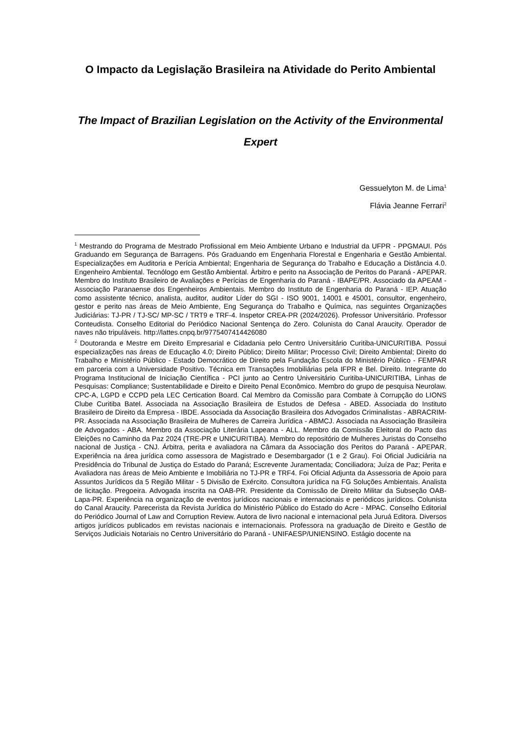O Impacto da Legislação Brasileira na Atividade do Perito Ambiental
The Impact of Brazilian Legislation on the Activity of the Environmental Expert
Gessuelyton M. de Lima<sup>1</sup>
Flávia Jeanne Ferrari<sup>2</sup>
<sup>1</sup> Mestrando do Programa de Mestrado Profissional em Meio Ambiente Urbano e Industrial da UFPR - PPGMAUI. Pós Graduando em Segurança de Barragens. Pós Graduando em Engenharia Florestal e Engenharia e Gestão Ambiental. Especializações em Auditoria e Perícia Ambiental; Engenharia de Segurança do Trabalho e Educação a Distância 4.0. Engenheiro Ambiental. Tecnólogo em Gestão Ambiental. Àrbitro e perito na Associação de Peritos do Paraná - APEPAR. Membro do Instituto Brasileiro de Avaliações e Perícias de Engenharia do Paraná - IBAPE/PR. Associado da APEAM - Associação Paranaense dos Engenheiros Ambientais. Membro do Instituto de Engenharia do Paraná - IEP. Atuação como assistente técnico, analista, auditor, auditor Líder do SGI - ISO 9001, 14001 e 45001, consultor, engenheiro, gestor e perito nas áreas de Meio Ambiente, Eng Segurança do Trabalho e Química, nas seguintes Organizações Judiciárias: TJ-PR / TJ-SC/ MP-SC / TRT9 e TRF-4. Inspetor CREA-PR (2024/2026). Professor Universitário. Professor Conteudista. Conselho Editorial do Periódico Nacional Sentença do Zero. Colunista do Canal Araucity. Operador de naves não tripuláveis. http://lattes.cnpq.br/9775407414426080
<sup>2</sup> Doutoranda e Mestre em Direito Empresarial e Cidadania pelo Centro Universitário Curitiba-UNICURITIBA. Possui especializações nas áreas de Educação 4.0; Direito Público; Direito Militar; Processo Civil; Direito Ambiental; Direito do Trabalho e Ministério Público - Estado Democrático de Direito pela Fundação Escola do Ministério Público - FEMPAR em parceria com a Universidade Positivo. Técnica em Transações Imobiliárias pela IFPR e Bel. Direito. Integrante do Programa Institucional de Iniciação Científica - PCI junto ao Centro Universitário Curitiba-UNICURITIBA, Linhas de Pesquisas: Compliance; Sustentabilidade e Direito e Direito Penal Econômico. Membro do grupo de pesquisa Neurolaw. CPC-A, LGPD e CCPD pela LEC Certication Board. Cal Membro da Comissão para Combate à Corrupção do LIONS Clube Curitiba Batel. Associada na Associação Brasileira de Estudos de Defesa - ABED. Associada do Instituto Brasileiro de Direito da Empresa - IBDE. Associada da Associação Brasileira dos Advogados Criminalistas - ABRACRIM-PR. Associada na Associação Brasileira de Mulheres de Carreira Jurídica - ABMCJ. Associada na Associação Brasileira de Advogados - ABA. Membro da Associação Literária Lapeana - ALL. Membro da Comissão Eleitoral do Pacto das Eleições no Caminho da Paz 2024 (TRE-PR e UNICURITIBA). Membro do repositório de Mulheres Juristas do Conselho nacional de Justiça - CNJ. Árbitra, perita e avaliadora na Câmara da Associação dos Peritos do Paraná - APEPAR. Experiência na área jurídica como assessora de Magistrado e Desembargador (1 e 2 Grau). Foi Oficial Judiciária na Presidência do Tribunal de Justiça do Estado do Paraná; Escrevente Juramentada; Conciliadora; Juíza de Paz; Perita e Avaliadora nas áreas de Meio Ambiente e Imobiliária no TJ-PR e TRF4. Foi Oficial Adjunta da Assessoria de Apoio para Assuntos Jurídicos da 5 Região Militar - 5 Divisão de Exército. Consultora jurídica na FG Soluções Ambientais. Analista de licitação. Pregoeira. Advogada inscrita na OAB-PR. Presidente da Comissão de Direito Militar da Subseção OAB-Lapa-PR. Experiência na organização de eventos jurídicos nacionais e internacionais e periódicos jurídicos. Colunista do Canal Araucity. Parecerista da Revista Jurídica do Ministério Público do Estado do Acre - MPAC. Conselho Editorial do Periódico Journal of Law and Corruption Review. Autora de livro nacional e internacional pela Juruá Editora. Diversos artigos jurídicos publicados em revistas nacionais e internacionais. Professora na graduação de Direito e Gestão de Serviços Judiciais Notariais no Centro Universitário do Paraná - UNIFAESP/UNIENSINO. Estágio docente na